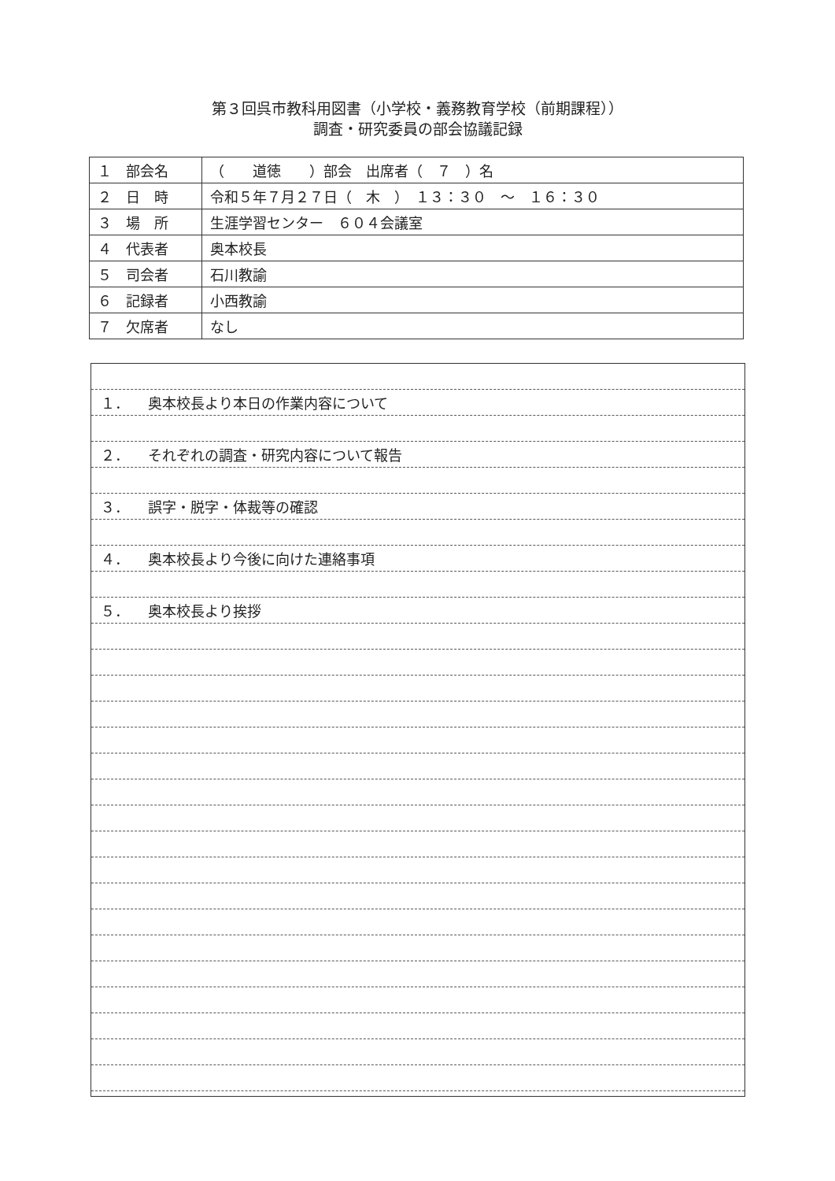第３回呉市教科用図書（小学校・義務教育学校（前期課程））
調査・研究委員の部会協議記録
| １ 部会名 | （ 道徳 ）部会 出席者（ ７ ）名 |
| ２ 日 時 | 令和５年７月２７日（ 木 ） １３：３０ ～ １６：３０ |
| ３ 場 所 | 生涯学習センター ６０４会議室 |
| ４ 代表者 | 奥本校長 |
| ５ 司会者 | 石川教諭 |
| ６ 記録者 | 小西教諭 |
| ７ 欠席者 | なし |
１． 奥本校長より本日の作業内容について
２． それぞれの調査・研究内容について報告
３． 誤字・脱字・体裁等の確認
４． 奥本校長より今後に向けた連絡事項
５． 奥本校長より挨拶